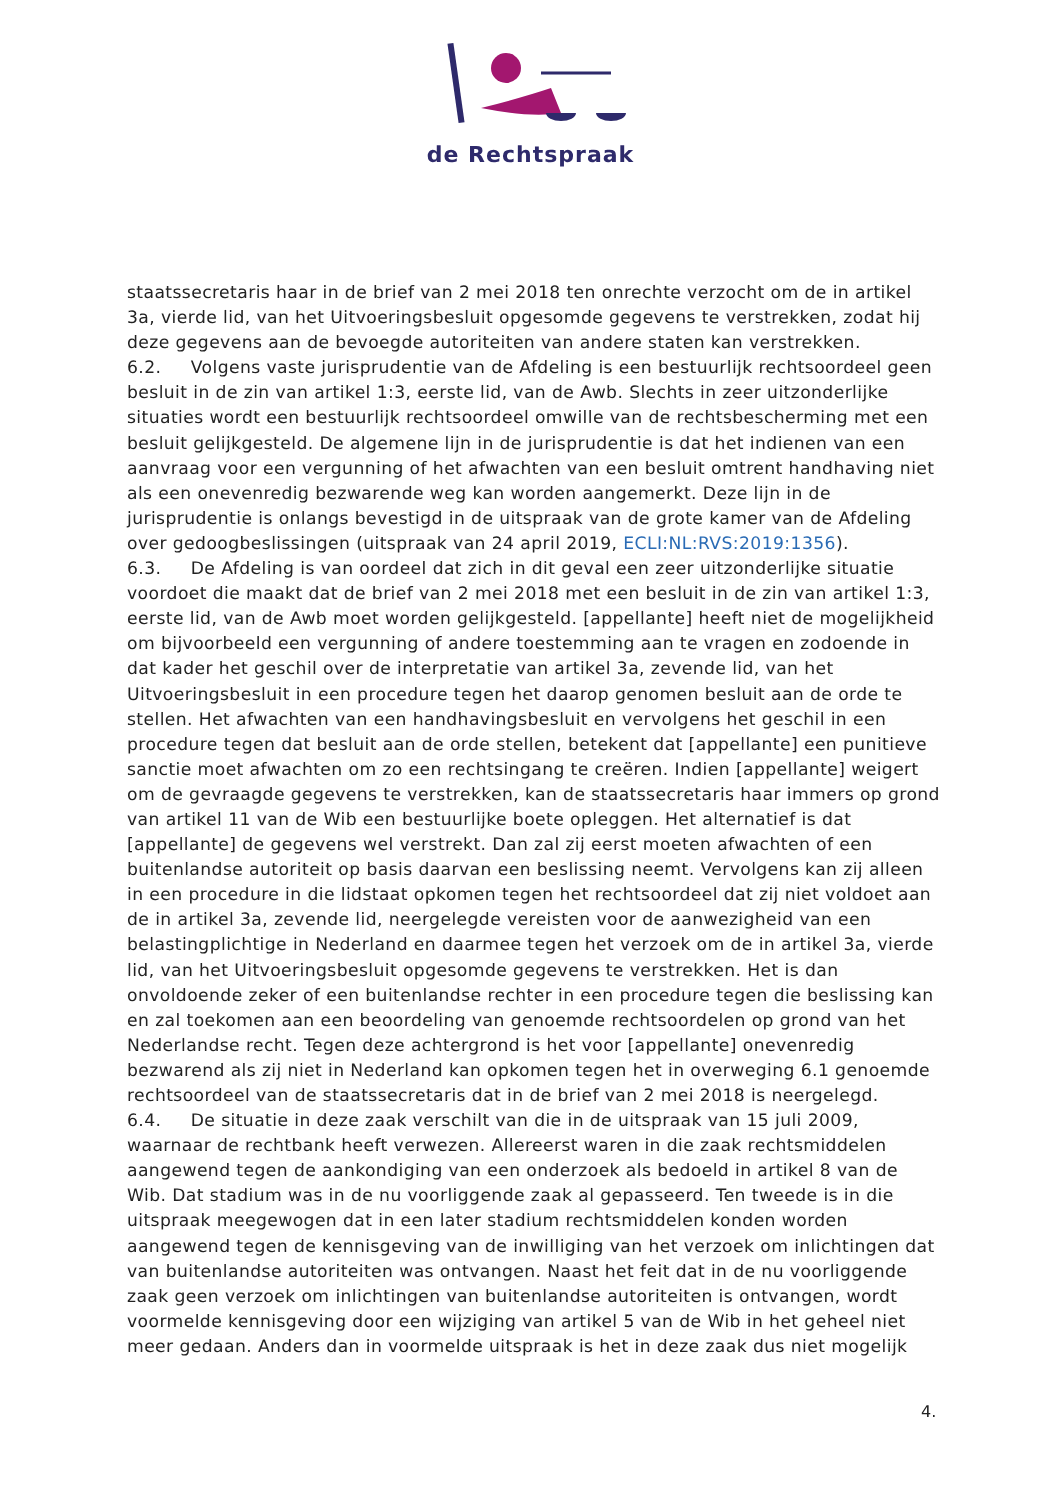de Rechtspraak
staatssecretaris haar in de brief van 2 mei 2018 ten onrechte verzocht om de in artikel 3a, vierde lid, van het Uitvoeringsbesluit opgesomde gegevens te verstrekken, zodat hij deze gegevens aan de bevoegde autoriteiten van andere staten kan verstrekken.
6.2. Volgens vaste jurisprudentie van de Afdeling is een bestuurlijk rechtsoordeel geen besluit in de zin van artikel 1:3, eerste lid, van de Awb. Slechts in zeer uitzonderlijke situaties wordt een bestuurlijk rechtsoordeel omwille van de rechtsbescherming met een besluit gelijkgesteld. De algemene lijn in de jurisprudentie is dat het indienen van een aanvraag voor een vergunning of het afwachten van een besluit omtrent handhaving niet als een onevenredig bezwarende weg kan worden aangemerkt. Deze lijn in de jurisprudentie is onlangs bevestigd in de uitspraak van de grote kamer van de Afdeling over gedoogbeslissingen (uitspraak van 24 april 2019, ECLI:NL:RVS:2019:1356).
6.3. De Afdeling is van oordeel dat zich in dit geval een zeer uitzonderlijke situatie voordoet die maakt dat de brief van 2 mei 2018 met een besluit in de zin van artikel 1:3, eerste lid, van de Awb moet worden gelijkgesteld. [appellante] heeft niet de mogelijkheid om bijvoorbeeld een vergunning of andere toestemming aan te vragen en zodoende in dat kader het geschil over de interpretatie van artikel 3a, zevende lid, van het Uitvoeringsbesluit in een procedure tegen het daarop genomen besluit aan de orde te stellen. Het afwachten van een handhavingsbesluit en vervolgens het geschil in een procedure tegen dat besluit aan de orde stellen, betekent dat [appellante] een punitieve sanctie moet afwachten om zo een rechtsingang te creëren. Indien [appellante] weigert om de gevraagde gegevens te verstrekken, kan de staatssecretaris haar immers op grond van artikel 11 van de Wib een bestuurlijke boete opleggen. Het alternatief is dat [appellante] de gegevens wel verstrekt. Dan zal zij eerst moeten afwachten of een buitenlandse autoriteit op basis daarvan een beslissing neemt. Vervolgens kan zij alleen in een procedure in die lidstaat opkomen tegen het rechtsoordeel dat zij niet voldoet aan de in artikel 3a, zevende lid, neergelegde vereisten voor de aanwezigheid van een belastingplichtige in Nederland en daarmee tegen het verzoek om de in artikel 3a, vierde lid, van het Uitvoeringsbesluit opgesomde gegevens te verstrekken. Het is dan onvoldoende zeker of een buitenlandse rechter in een procedure tegen die beslissing kan en zal toekomen aan een beoordeling van genoemde rechtsoordelen op grond van het Nederlandse recht. Tegen deze achtergrond is het voor [appellante] onevenredig bezwarend als zij niet in Nederland kan opkomen tegen het in overweging 6.1 genoemde rechtsoordeel van de staatssecretaris dat in de brief van 2 mei 2018 is neergelegd.
6.4. De situatie in deze zaak verschilt van die in de uitspraak van 15 juli 2009, waarnaar de rechtbank heeft verwezen. Allereerst waren in die zaak rechtsmiddelen aangewend tegen de aankondiging van een onderzoek als bedoeld in artikel 8 van de Wib. Dat stadium was in de nu voorliggende zaak al gepasseerd. Ten tweede is in die uitspraak meegewogen dat in een later stadium rechtsmiddelen konden worden aangewend tegen de kennisgeving van de inwilliging van het verzoek om inlichtingen dat van buitenlandse autoriteiten was ontvangen. Naast het feit dat in de nu voorliggende zaak geen verzoek om inlichtingen van buitenlandse autoriteiten is ontvangen, wordt voormelde kennisgeving door een wijziging van artikel 5 van de Wib in het geheel niet meer gedaan. Anders dan in voormelde uitspraak is het in deze zaak dus niet mogelijk
4.